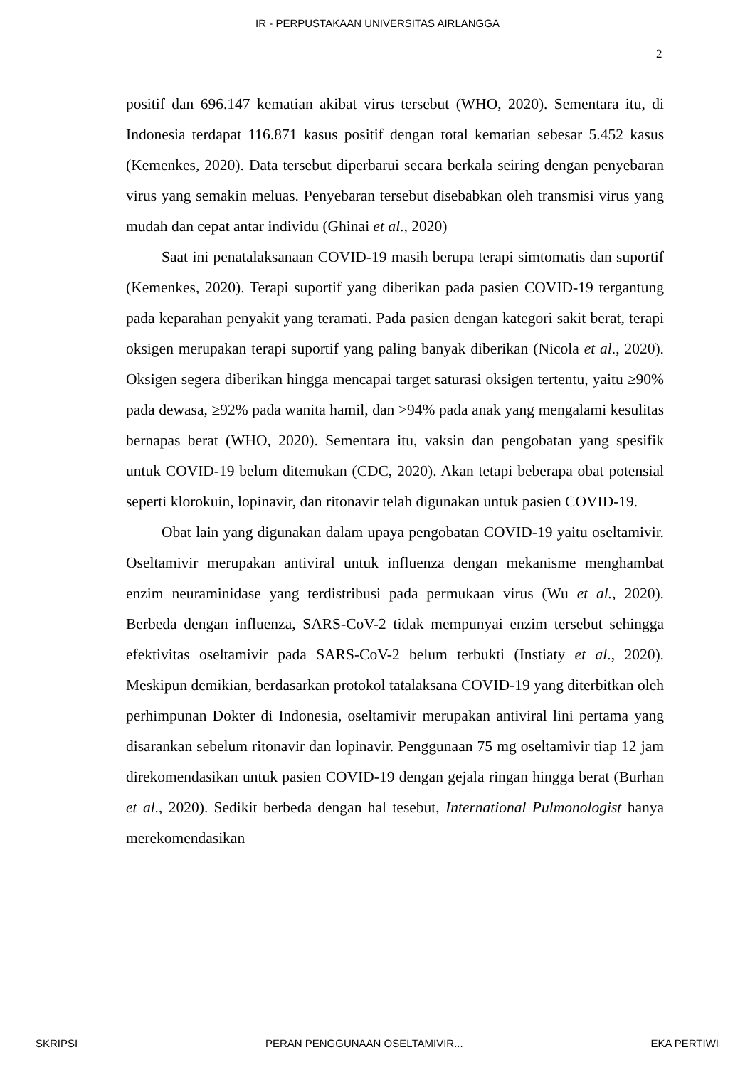IR - PERPUSTAKAAN UNIVERSITAS AIRLANGGA
2
positif dan 696.147 kematian akibat virus tersebut (WHO, 2020). Sementara itu, di Indonesia terdapat 116.871 kasus positif dengan total kematian sebesar 5.452 kasus (Kemenkes, 2020). Data tersebut diperbarui secara berkala seiring dengan penyebaran virus yang semakin meluas. Penyebaran tersebut disebabkan oleh transmisi virus yang mudah dan cepat antar individu (Ghinai et al., 2020)
Saat ini penatalaksanaan COVID-19 masih berupa terapi simtomatis dan suportif (Kemenkes, 2020). Terapi suportif yang diberikan pada pasien COVID-19 tergantung pada keparahan penyakit yang teramati. Pada pasien dengan kategori sakit berat, terapi oksigen merupakan terapi suportif yang paling banyak diberikan (Nicola et al., 2020). Oksigen segera diberikan hingga mencapai target saturasi oksigen tertentu, yaitu ≥90% pada dewasa, ≥92% pada wanita hamil, dan >94% pada anak yang mengalami kesulitas bernapas berat (WHO, 2020). Sementara itu, vaksin dan pengobatan yang spesifik untuk COVID-19 belum ditemukan (CDC, 2020). Akan tetapi beberapa obat potensial seperti klorokuin, lopinavir, dan ritonavir telah digunakan untuk pasien COVID-19.
Obat lain yang digunakan dalam upaya pengobatan COVID-19 yaitu oseltamivir. Oseltamivir merupakan antiviral untuk influenza dengan mekanisme menghambat enzim neuraminidase yang terdistribusi pada permukaan virus (Wu et al., 2020). Berbeda dengan influenza, SARS-CoV-2 tidak mempunyai enzim tersebut sehingga efektivitas oseltamivir pada SARS-CoV-2 belum terbukti (Instiaty et al., 2020). Meskipun demikian, berdasarkan protokol tatalaksana COVID-19 yang diterbitkan oleh perhimpunan Dokter di Indonesia, oseltamivir merupakan antiviral lini pertama yang disarankan sebelum ritonavir dan lopinavir. Penggunaan 75 mg oseltamivir tiap 12 jam direkomendasikan untuk pasien COVID-19 dengan gejala ringan hingga berat (Burhan et al., 2020). Sedikit berbeda dengan hal tesebut, International Pulmonologist hanya merekomendasikan
SKRIPSI PERAN PENGGUNAAN OSELTAMIVIR... EKA PERTIWI